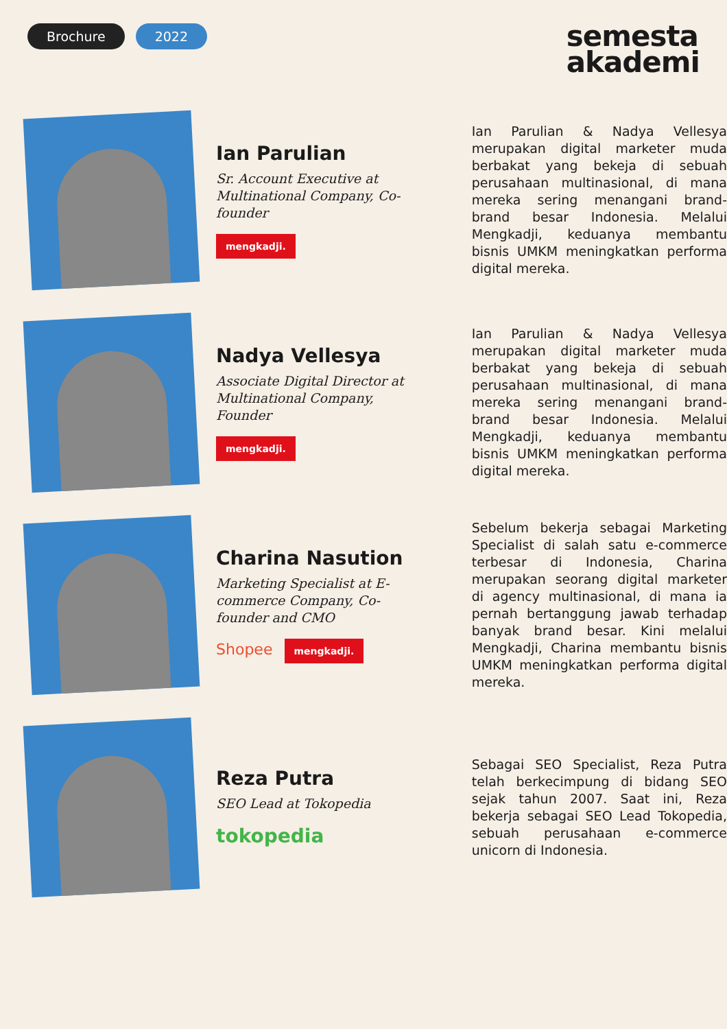Brochure 2022
semesta
akademi
Ian Parulian
Sr. Account Executive at Multinational Company, Co-founder
mengkadji.
Ian Parulian & Nadya Vellesya merupakan digital marketer muda berbakat yang bekeja di sebuah perusahaan multinasional, di mana mereka sering menangani brand-brand besar Indonesia. Melalui Mengkadji, keduanya membantu bisnis UMKM meningkatkan performa digital mereka.
Nadya Vellesya
Associate Digital Director at Multinational Company, Founder
mengkadji.
Ian Parulian & Nadya Vellesya merupakan digital marketer muda berbakat yang bekeja di sebuah perusahaan multinasional, di mana mereka sering menangani brand-brand besar Indonesia. Melalui Mengkadji, keduanya membantu bisnis UMKM meningkatkan performa digital mereka.
Charina Nasution
Marketing Specialist at E-commerce Company, Co-founder and CMO
Shopee mengkadji.
Sebelum bekerja sebagai Marketing Specialist di salah satu e-commerce terbesar di Indonesia, Charina merupakan seorang digital marketer di agency multinasional, di mana ia pernah bertanggung jawab terhadap banyak brand besar. Kini melalui Mengkadji, Charina membantu bisnis UMKM meningkatkan performa digital mereka.
Reza Putra
SEO Lead at Tokopedia
tokopedia
Sebagai SEO Specialist, Reza Putra telah berkecimpung di bidang SEO sejak tahun 2007. Saat ini, Reza bekerja sebagai SEO Lead Tokopedia, sebuah perusahaan e-commerce unicorn di Indonesia.